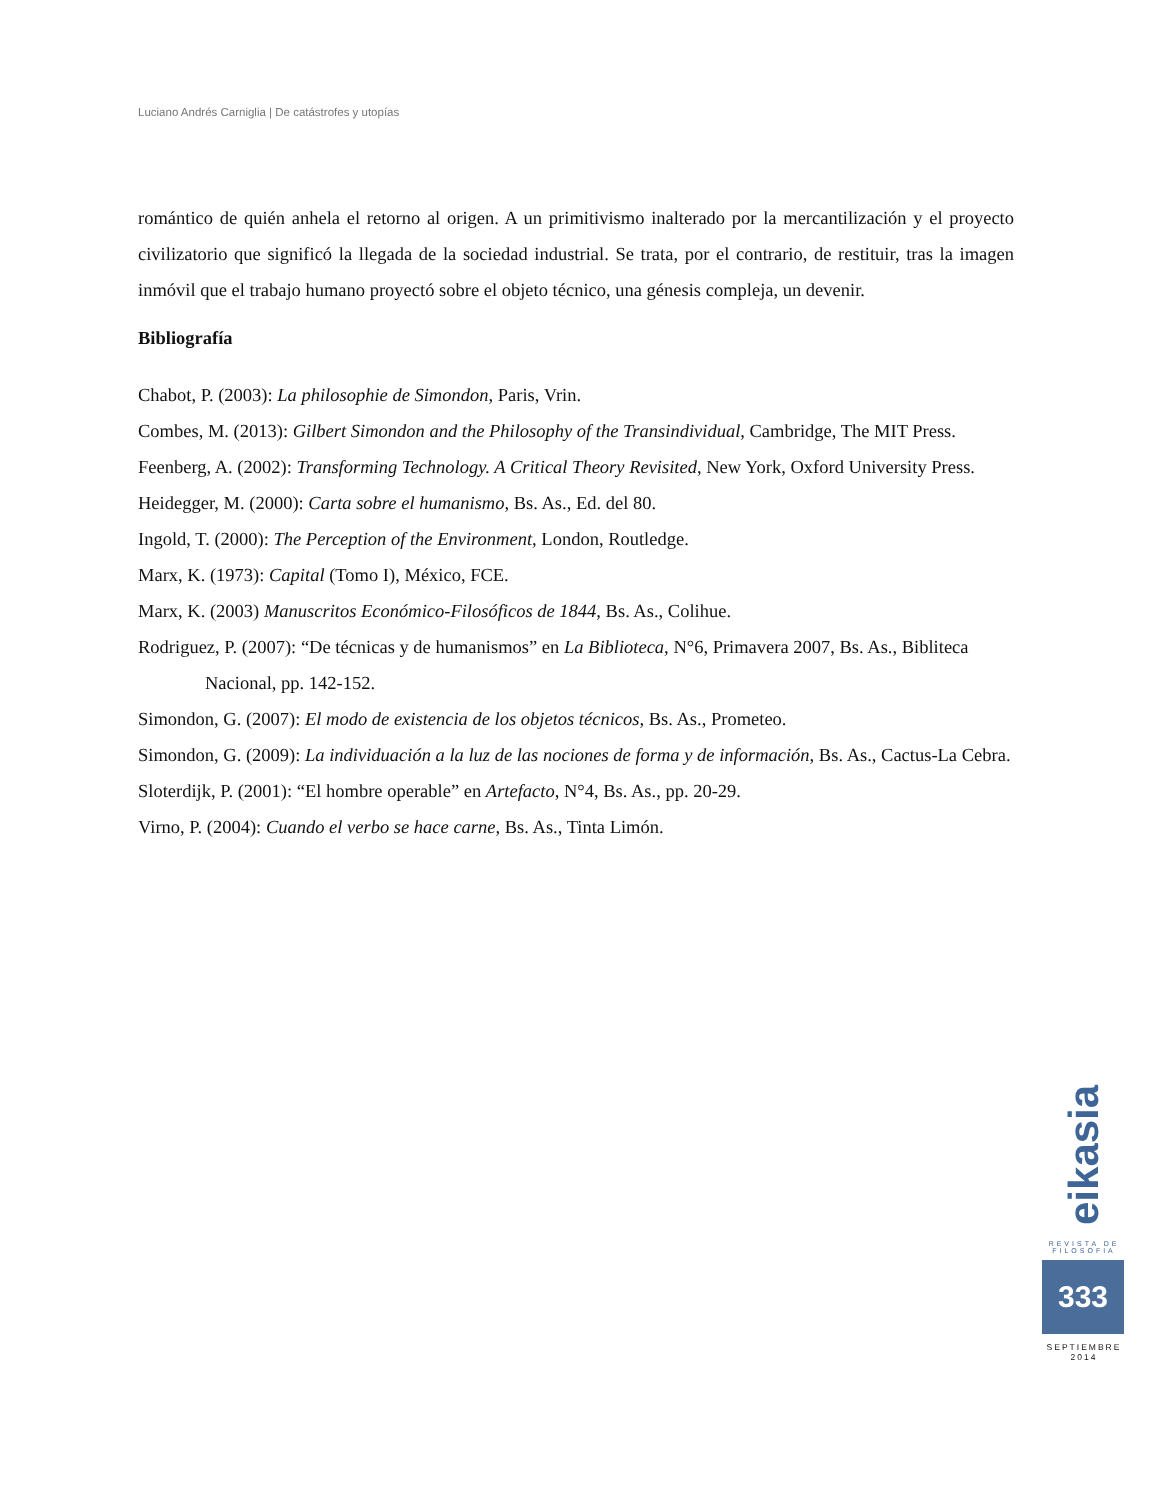Luciano Andrés Carniglia | De catástrofes y utopías
romántico de quién anhela el retorno al origen. A un primitivismo inalterado por la mercantilización y el proyecto civilizatorio que significó la llegada de la sociedad industrial. Se trata, por el contrario, de restituir, tras la imagen inmóvil que el trabajo humano proyectó sobre el objeto técnico, una génesis compleja, un devenir.
Bibliografía
Chabot, P. (2003): La philosophie de Simondon, Paris, Vrin.
Combes, M. (2013): Gilbert Simondon and the Philosophy of the Transindividual, Cambridge, The MIT Press.
Feenberg, A. (2002): Transforming Technology. A Critical Theory Revisited, New York, Oxford University Press.
Heidegger, M. (2000): Carta sobre el humanismo, Bs. As., Ed. del 80.
Ingold, T. (2000): The Perception of the Environment, London, Routledge.
Marx, K. (1973): Capital (Tomo I), México, FCE.
Marx, K. (2003) Manuscritos Económico-Filosóficos de 1844, Bs. As., Colihue.
Rodriguez, P. (2007): “De técnicas y de humanismos” en La Biblioteca, N°6, Primavera 2007, Bs. As., Bibliteca Nacional, pp. 142-152.
Simondon, G. (2007): El modo de existencia de los objetos técnicos, Bs. As., Prometeo.
Simondon, G. (2009): La individuación a la luz de las nociones de forma y de información, Bs. As., Cactus-La Cebra.
Sloterdijk, P. (2001): “El hombre operable” en Artefacto, N°4, Bs. As., pp. 20-29.
Virno, P. (2004): Cuando el verbo se hace carne, Bs. As., Tinta Limón.
eikasia
REVISTA DE FILOSOFIA
333
SEPTIEMBRE
2014